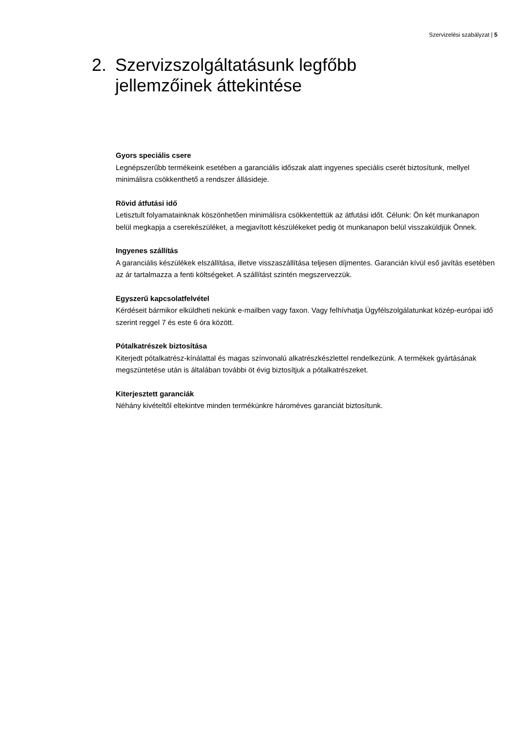Szervizelési szabályzat | 5
2. Szervizszolgáltatásunk legfőbb
jellemzőinek áttekintése
Gyors speciális csere
Legnépszerűbb termékeink esetében a garanciális időszak alatt ingyenes speciális cserét biztosítunk, mellyel minimálisra csökkenthető a rendszer állásideje.
Rövid átfutási idő
Letisztult folyamatainknak köszönhetően minimálisra csökkentettük az átfutási időt. Célunk: Ön két munkanapon belül megkapja a cserekészüléket, a megjavított készülékeket pedig öt munkanapon belül visszaküldjük Önnek.
Ingyenes szállítás
A garanciális készülékek elszállítása, illetve visszaszállítása teljesen díjmentes. Garancián kívül eső javítás esetében az ár tartalmazza a fenti költségeket. A szállítást szintén megszervezzük.
Egyszerű kapcsolatfelvétel
Kérdéseit bármikor elküldheti nekünk e-mailben vagy faxon. Vagy felhívhatja Ügyfélszolgálatunkat közép-európai idő szerint reggel 7 és este 6 óra között.
Pótalkatrészek biztosítása
Kiterjedt pótalkatrész-kínálattal és magas színvonalú alkatrészkészlettel rendelkezünk. A termékek gyártásának megszüntetése után is általában további öt évig biztosítjuk a pótalkatrészeket.
Kiterjesztett garanciák
Néhány kivételtől eltekintve minden termékünkre hároméves garanciát biztosítunk.